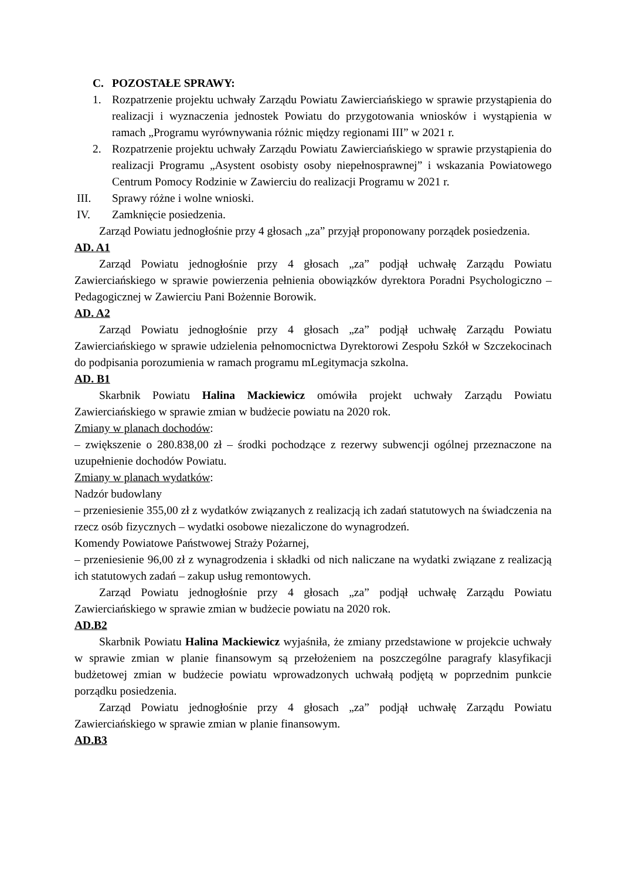C. POZOSTAŁE SPRAWY:
1. Rozpatrzenie projektu uchwały Zarządu Powiatu Zawierciańskiego w sprawie przystąpienia do realizacji i wyznaczenia jednostek Powiatu do przygotowania wniosków i wystąpienia w ramach „Programu wyrównywania różnic między regionami III” w 2021 r.
2. Rozpatrzenie projektu uchwały Zarządu Powiatu Zawierciańskiego w sprawie przystąpienia do realizacji Programu „Asystent osobisty osoby niepełnosprawnej” i wskazania Powiatowego Centrum Pomocy Rodzinie w Zawierciu do realizacji Programu w 2021 r.
III. Sprawy różne i wolne wnioski.
IV. Zamknięcie posiedzenia.
Zarząd Powiatu jednogłośnie przy 4 głosach „za” przyjął proponowany porządek posiedzenia.
AD. A1
Zarząd Powiatu jednogłośnie przy 4 głosach „za” podjął uchwałę Zarządu Powiatu Zawierciańskiego w sprawie powierzenia pełnienia obowiązków dyrektora Poradni Psychologiczno – Pedagogicznej w Zawierciu Pani Bożennie Borowik.
AD. A2
Zarząd Powiatu jednogłośnie przy 4 głosach „za” podjął uchwałę Zarządu Powiatu Zawierciańskiego w sprawie udzielenia pełnomocnictwa Dyrektorowi Zespołu Szkół w Szczekocinach do podpisania porozumienia w ramach programu mLegitymacja szkolna.
AD. B1
Skarbnik Powiatu Halina Mackiewicz omówiła projekt uchwały Zarządu Powiatu Zawierciańskiego w sprawie zmian w budżecie powiatu na 2020 rok.
Zmiany w planach dochodów:
– zwiększenie o 280.838,00 zł – środki pochodzące z rezerwy subwencji ogólnej przeznaczone na uzupełnienie dochodów Powiatu.
Zmiany w planach wydatków:
Nadzór budowlany
– przeniesienie 355,00 zł z wydatków związanych z realizacją ich zadań statutowych na świadczenia na rzecz osób fizycznych – wydatki osobowe niezaliczone do wynagrodzeń.
Komendy Powiatowe Państwowej Straży Pożarnej,
– przeniesienie 96,00 zł z wynagrodzenia i składki od nich naliczane na wydatki związane z realizacją ich statutowych zadań – zakup usług remontowych.
Zarząd Powiatu jednogłośnie przy 4 głosach „za” podjął uchwałę Zarządu Powiatu Zawierciańskiego w sprawie zmian w budżecie powiatu na 2020 rok.
AD.B2
Skarbnik Powiatu Halina Mackiewicz wyjaśniła, że zmiany przedstawione w projekcie uchwały w sprawie zmian w planie finansowym są przełożeniem na poszczególne paragrafy klasyfikacji budżetowej zmian w budżecie powiatu wprowadzonych uchwałą podjętą w poprzednim punkcie porządku posiedzenia.
Zarząd Powiatu jednogłośnie przy 4 głosach „za” podjął uchwałę Zarządu Powiatu Zawierciańskiego w sprawie zmian w planie finansowym.
AD.B3